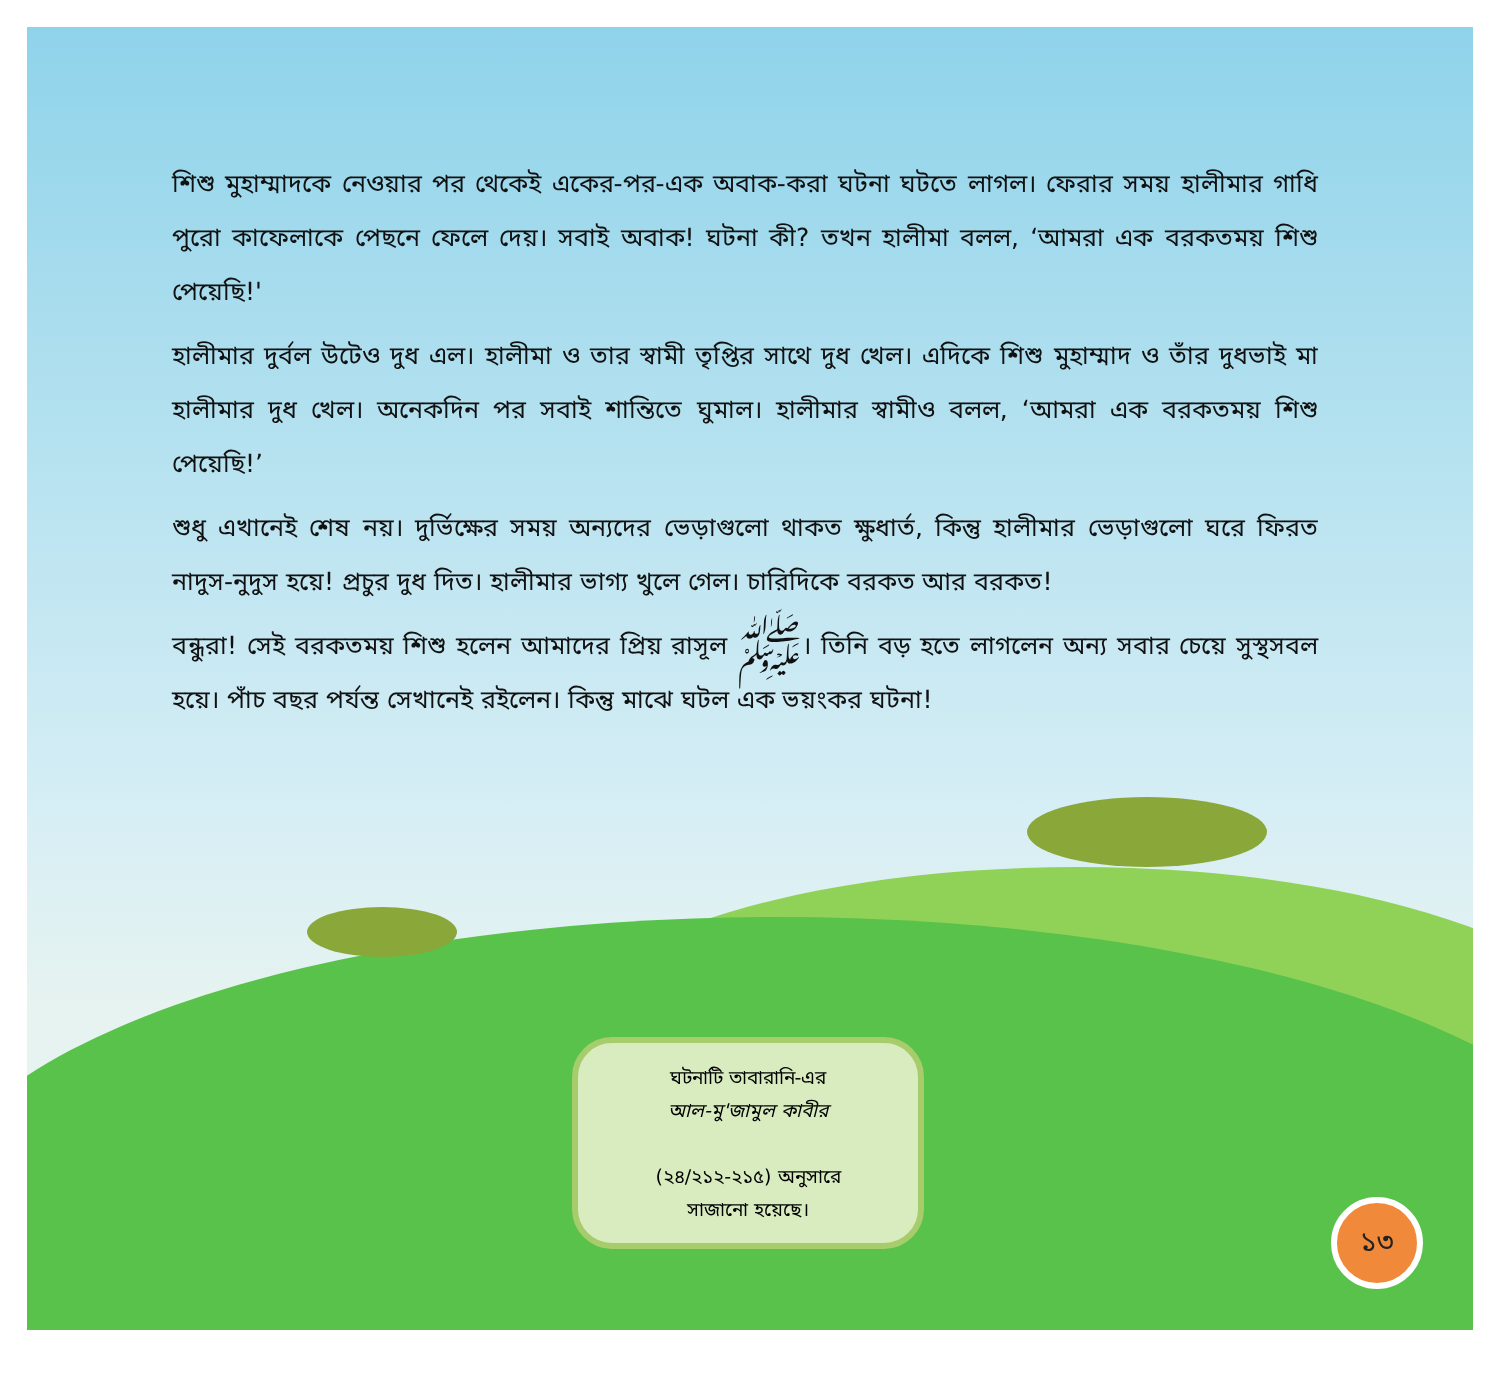শিশু মুহাম্মাদকে নেওয়ার পর থেকেই একের-পর-এক অবাক-করা ঘটনা ঘটতে লাগল। ফেরার সময় হালীমার গাধি পুরো কাফেলাকে পেছনে ফেলে দেয়। সবাই অবাক! ঘটনা কী? তখন হালীমা বলল, ‘আমরা এক বরকতময় শিশু পেয়েছি!'
হালীমার দুর্বল উটেও দুধ এল। হালীমা ও তার স্বামী তৃপ্তির সাথে দুধ খেল। এদিকে শিশু মুহাম্মাদ ও তাঁর দুধভাই মা হালীমার দুধ খেল। অনেকদিন পর সবাই শান্তিতে ঘুমাল। হালীমার স্বামীও বলল, ‘আমরা এক বরকতময় শিশু পেয়েছি!’
শুধু এখানেই শেষ নয়। দুর্ভিক্ষের সময় অন্যদের ভেড়াগুলো থাকত ক্ষুধার্ত, কিন্তু হালীমার ভেড়াগুলো ঘরে ফিরত নাদুস-নুদুস হয়ে! প্রচুর দুধ দিত। হালীমার ভাগ্য খুলে গেল। চারিদিকে বরকত আর বরকত!
বন্ধুরা! সেই বরকতময় শিশু হলেন আমাদের প্রিয় রাসূল ﷺ। তিনি বড় হতে লাগলেন অন্য সবার চেয়ে সুস্থসবল হয়ে। পাঁচ বছর পর্যন্ত সেখানেই রইলেন। কিন্তু মাঝে ঘটল এক ভয়ংকর ঘটনা!
ঘটনাটি তাবারানি-এর
আল-মু'জামুল কাবীর
(২৪/২১২-২১৫) অনুসারে
সাজানো হয়েছে।
১৩